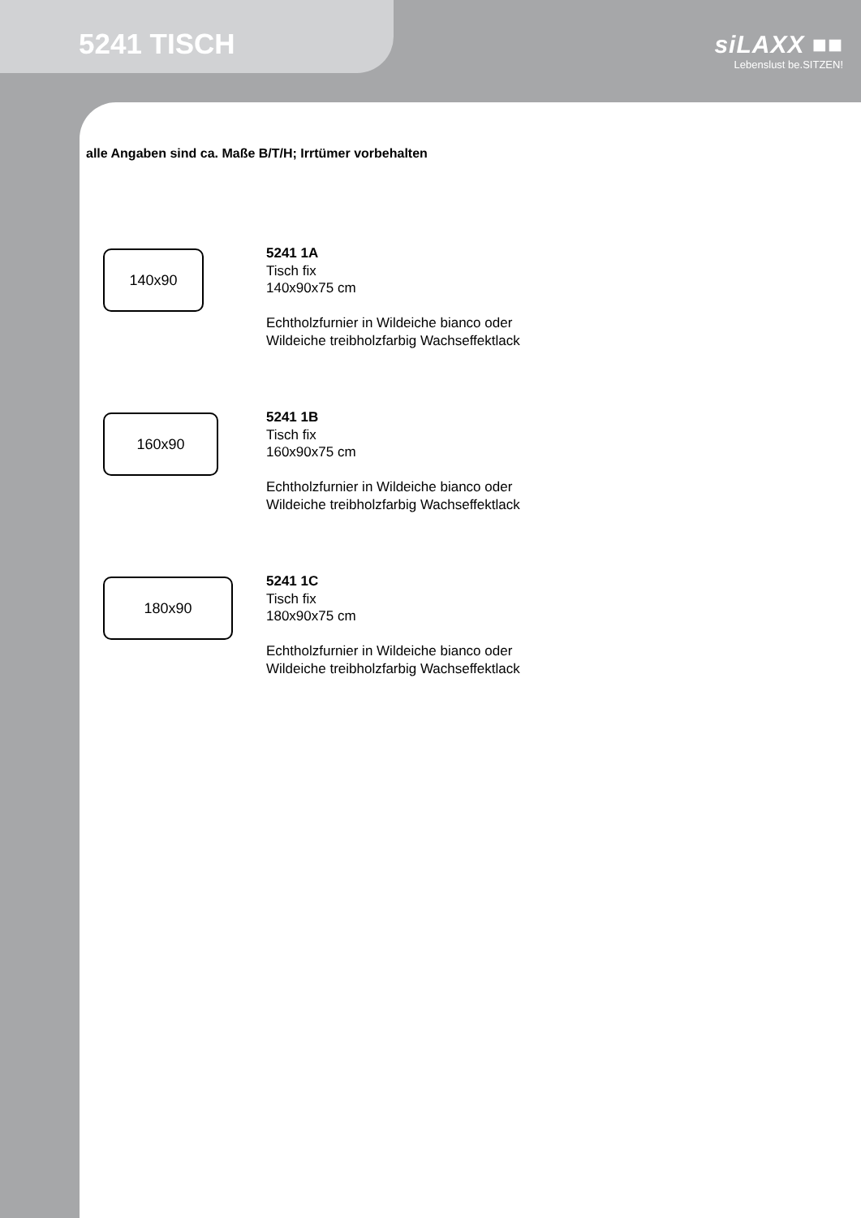5241 TISCH
siLAXX ■■
Lebenslust be.SITZEN!
alle Angaben sind ca. Maße B/T/H; Irrtümer vorbehalten
140x90
5241 1A
Tisch fix
140x90x75 cm
Echtholzfurnier in Wildeiche bianco oder
Wildeiche treibholzfarbig Wachseffektlack
160x90
5241 1B
Tisch fix
160x90x75 cm
Echtholzfurnier in Wildeiche bianco oder
Wildeiche treibholzfarbig Wachseffektlack
180x90
5241 1C
Tisch fix
180x90x75 cm
Echtholzfurnier in Wildeiche bianco oder
Wildeiche treibholzfarbig Wachseffektlack